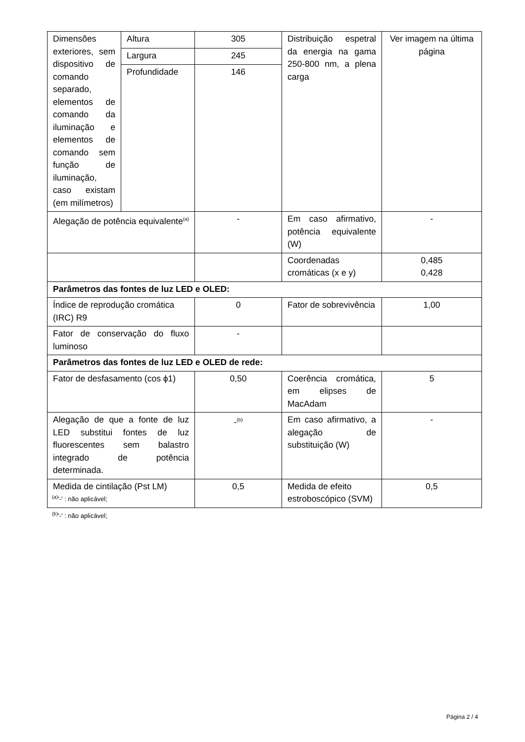| Dimensões exteriores, sem dispositivo de comando separado, elementos de comando da iluminação e elementos de comando sem função de iluminação, caso existam (em milímetros) | Altura | 305 | Distribuição espetral da energia na gama 250-800 nm, a plena carga | Ver imagem na última página |
| | Largura | 245 | | |
| | Profundidade | 146 | | |
| Alegação de potência equivalente<sup>(a)</sup> | | - | Em caso afirmativo, potência equivalente (W) | - |
| | | | Coordenadas cromáticas (x e y) | 0,485 0,428 |
| Parâmetros das fontes de luz LED e OLED: | | | | |
| Índice de reprodução cromática (IRC) R9 | | 0 | Fator de sobrevivência | 1,00 |
| Fator de conservação do fluxo luminoso | | - | | |
| Parâmetros das fontes de luz LED e OLED de rede: | | | | |
| Fator de desfasamento (cos ϕ1) | | 0,50 | Coerência cromática, em elipses de MacAdam | 5 |
| Alegação de que a fonte de luz LED substitui fontes de luz fluorescentes sem balastro integrado de potência determinada. | | -<sup>(b)</sup> | Em caso afirmativo, a alegação de substituição (W) | - |
| Medida de cintilação (Pst LM) | | 0,5 | Medida de efeito estroboscópico (SVM) | 0,5 |
<sup>(a)</sup> '-' : não aplicável;
<sup>(b)</sup> '-' : não aplicável;
Página 2 / 4